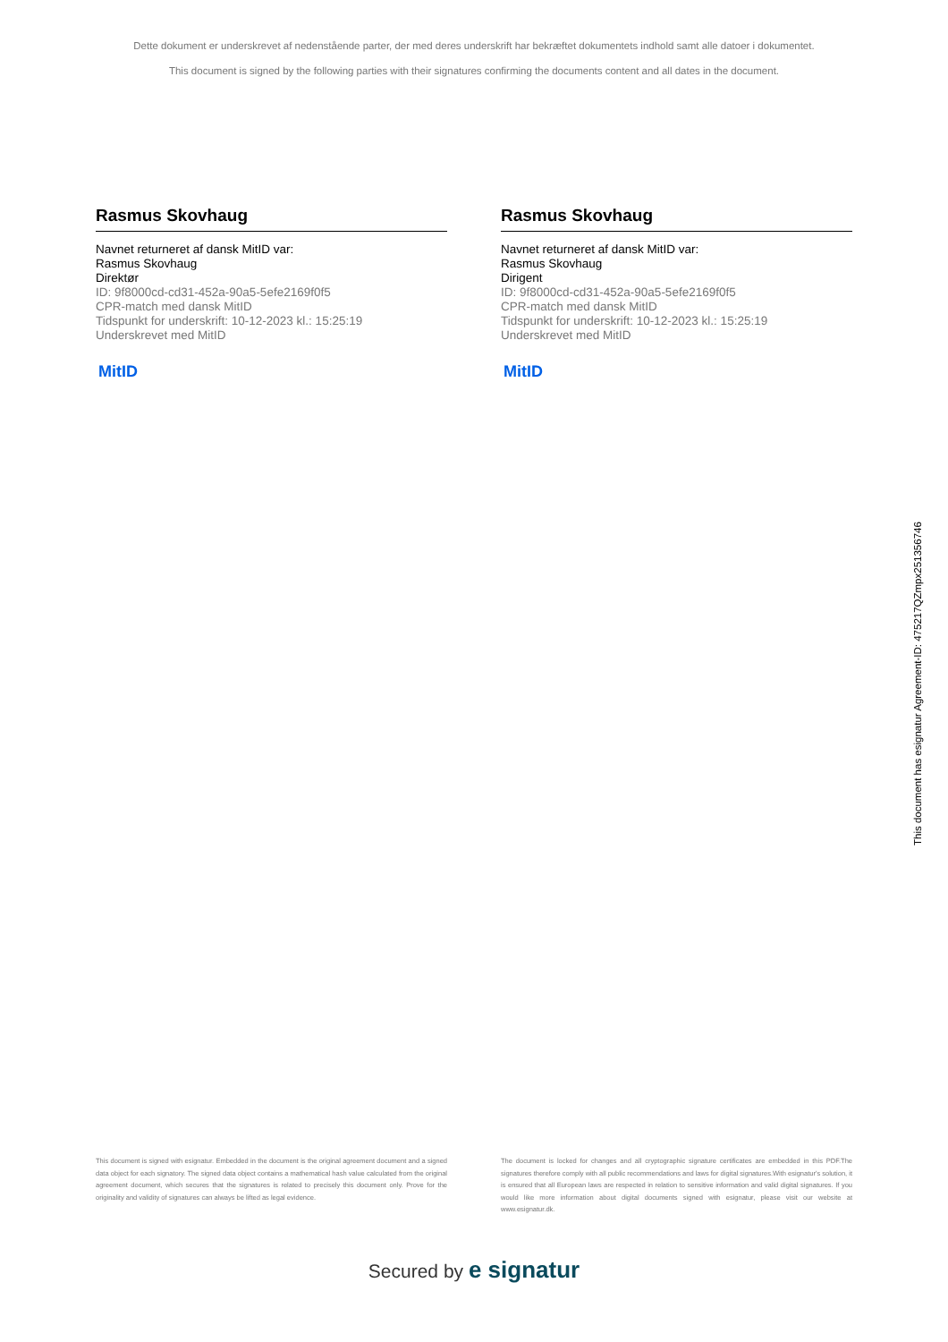Dette dokument er underskrevet af nedenstående parter, der med deres underskrift har bekræftet dokumentets indhold samt alle datoer i dokumentet.
This document is signed by the following parties with their signatures confirming the documents content and all dates in the document.
Rasmus Skovhaug
Navnet returneret af dansk MitID var:
Rasmus Skovhaug
Direktør
ID: 9f8000cd-cd31-452a-90a5-5efe2169f0f5
CPR-match med dansk MitID
Tidspunkt for underskrift: 10-12-2023 kl.: 15:25:19
Underskrevet med MitID
MitID
Rasmus Skovhaug
Navnet returneret af dansk MitID var:
Rasmus Skovhaug
Dirigent
ID: 9f8000cd-cd31-452a-90a5-5efe2169f0f5
CPR-match med dansk MitID
Tidspunkt for underskrift: 10-12-2023 kl.: 15:25:19
Underskrevet med MitID
MitID
This document is signed with esignatur. Embedded in the document is the original agreement document and a signed data object for each signatory. The signed data object contains a mathematical hash value calculated from the original agreement document, which secures that the signatures is related to precisely this document only. Prove for the originality and validity of signatures can always be lifted as legal evidence.
The document is locked for changes and all cryptographic signature certificates are embedded in this PDF.The signatures therefore comply with all public recommendations and laws for digital signatures.With esignatur's solution, it is ensured that all European laws are respected in relation to sensitive information and valid digital signatures. If you would like more information about digital documents signed with esignatur, please visit our website at www.esignatur.dk.
Secured by e signatur
This document has esignatur Agreement-ID: 475217QZmpx251356746